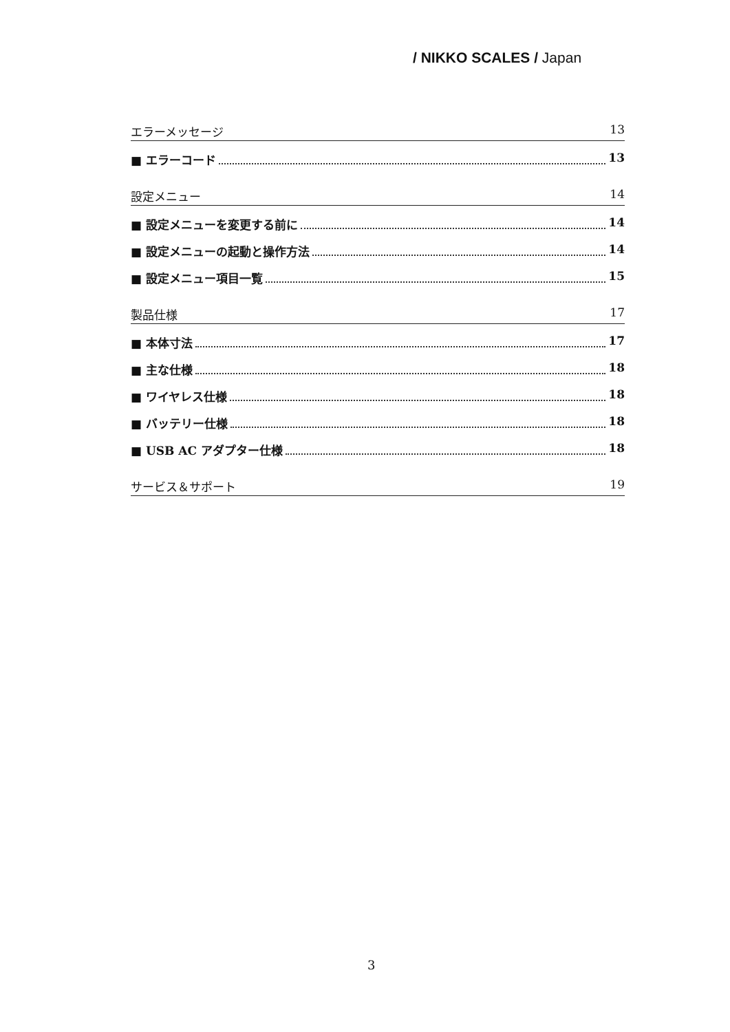/ NIKKO SCALES / Japan
エラーメッセージ 13
■ エラーコード 13
設定メニュー 14
■ 設定メニューを変更する前に 14
■ 設定メニューの起動と操作方法 14
■ 設定メニュー項目一覧 15
製品仕様 17
■ 本体寸法 17
■ 主な仕様 18
■ ワイヤレス仕様 18
■ バッテリー仕様 18
■ USB AC アダプター仕様 18
サービス＆サポート 19
3